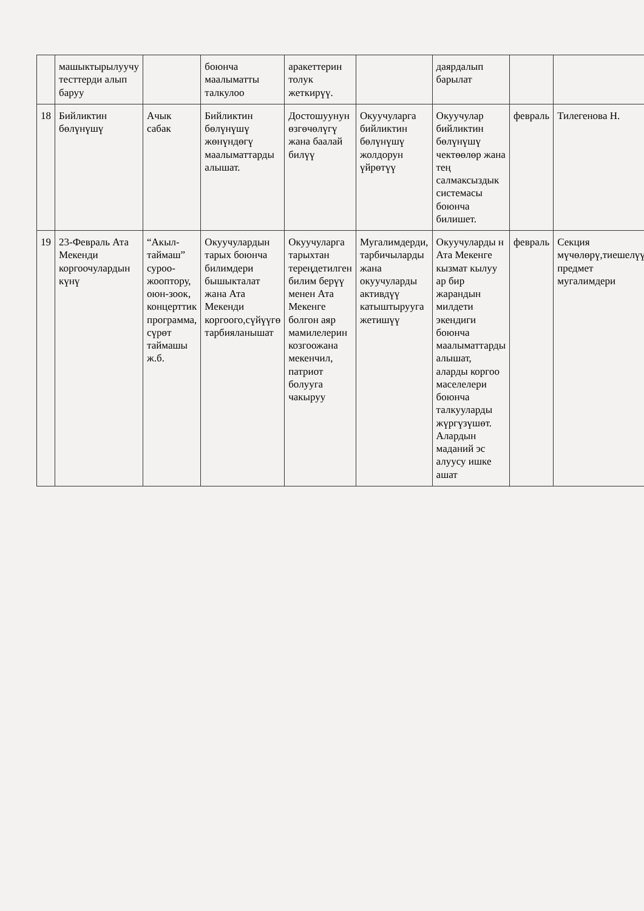| | машыктырылуучу тесттерди алып баруу | | боюнча маалыматты талкулоо | аракеттерин толук жеткирүү. | | даярдалып барылат | | |
| 18 | Бийликтин бөлүнүшү | Ачык сабак | Бийликтин бөлүнүшү жөнүндөгү маалыматтарды алышат. | Достошуунун өзгөчөлүгү жана баалай билүү | Окуучуларга бийликтин бөлүнүшү жолдорун үйрөтүү | Окуучулар бийликтин бөлүнүшү чектөөлөр жана тең салмаксыздык системасы боюнча билишет. | февраль | Тилегенова Н. |
| 19 | 23-Февраль Ата Мекенди коргоочулардын күнү | “Акыл-таймаш” суроо-жооптору, оюн-зоок, концерттик программа, сүрөт таймашы ж.б. | Окуучулардын тарых боюнча билимдери бышыкталат жана Ата Мекенди коргоого,сүйүүгө тарбияланышат | Окуучуларга тарыхтан тереңдетилген билим берүү менен Ата Мекенге болгон аяр мамилелерин козгоожана мекенчил, патриот болууга чакыруу | Мугалимдерди, тарбичыларды жана окуучуларды активдүү катыштырууга жетишүү | Окуучуларды н Ата Мекенге кызмат кылуу ар бир жарандын милдети экендиги боюнча маалыматтарды алышат, аларды коргоо маселелери боюнча талкууларды жүргүзүшөт. Алардын маданий эс алуусу ишке ашат | февраль | Секция мүчөлөрү,тиешелүү предмет мугалимдери |